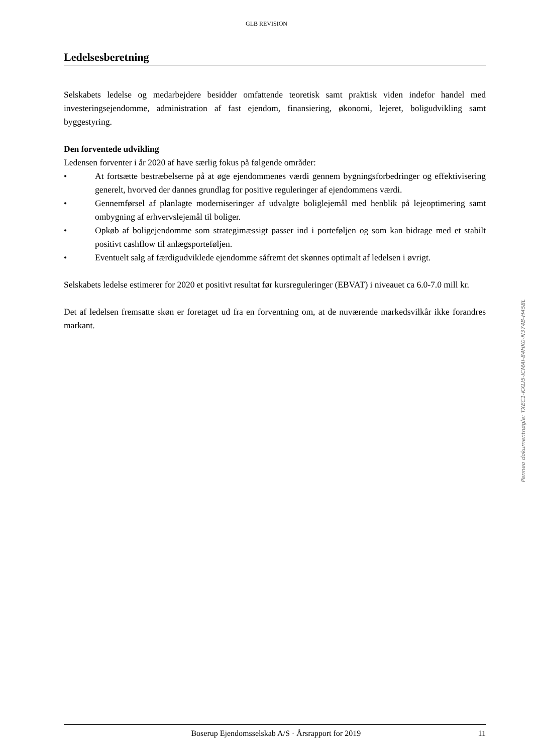GLB REVISION
Ledelsesberetning
Selskabets ledelse og medarbejdere besidder omfattende teoretisk samt praktisk viden indefor handel med investeringsejendomme, administration af fast ejendom, finansiering, økonomi, lejeret, boligudvikling samt byggestyring.
Den forventede udvikling
Ledensen forventer i år 2020 af have særlig fokus på følgende områder:
• At fortsætte bestræbelserne på at øge ejendommenes værdi gennem bygningsforbedringer og effektivisering generelt, hvorved der dannes grundlag for positive reguleringer af ejendommens værdi.
• Gennemførsel af planlagte moderniseringer af udvalgte boliglejemål med henblik på lejeoptimering samt ombygning af erhvervslejemål til boliger.
• Opkøb af boligejendomme som strategimæssigt passer ind i porteføljen og som kan bidrage med et stabilt positivt cashflow til anlægsporteføljen.
• Eventuelt salg af færdigudviklede ejendomme såfremt det skønnes optimalt af ledelsen i øvrigt.
Selskabets ledelse estimerer for 2020 et positivt resultat før kursreguleringer (EBVAT) i niveauet ca 6.0-7.0 mill kr.
Det af ledelsen fremsatte skøn er foretaget ud fra en forventning om, at de nuværende markedsvilkår ikke forandres markant.
Penneo dokumentnøgle: TXEC1-KXLI5-ICMAI-84HK0-N374B-H458L
Boserup Ejendomsselskab A/S · Årsrapport for 2019 11